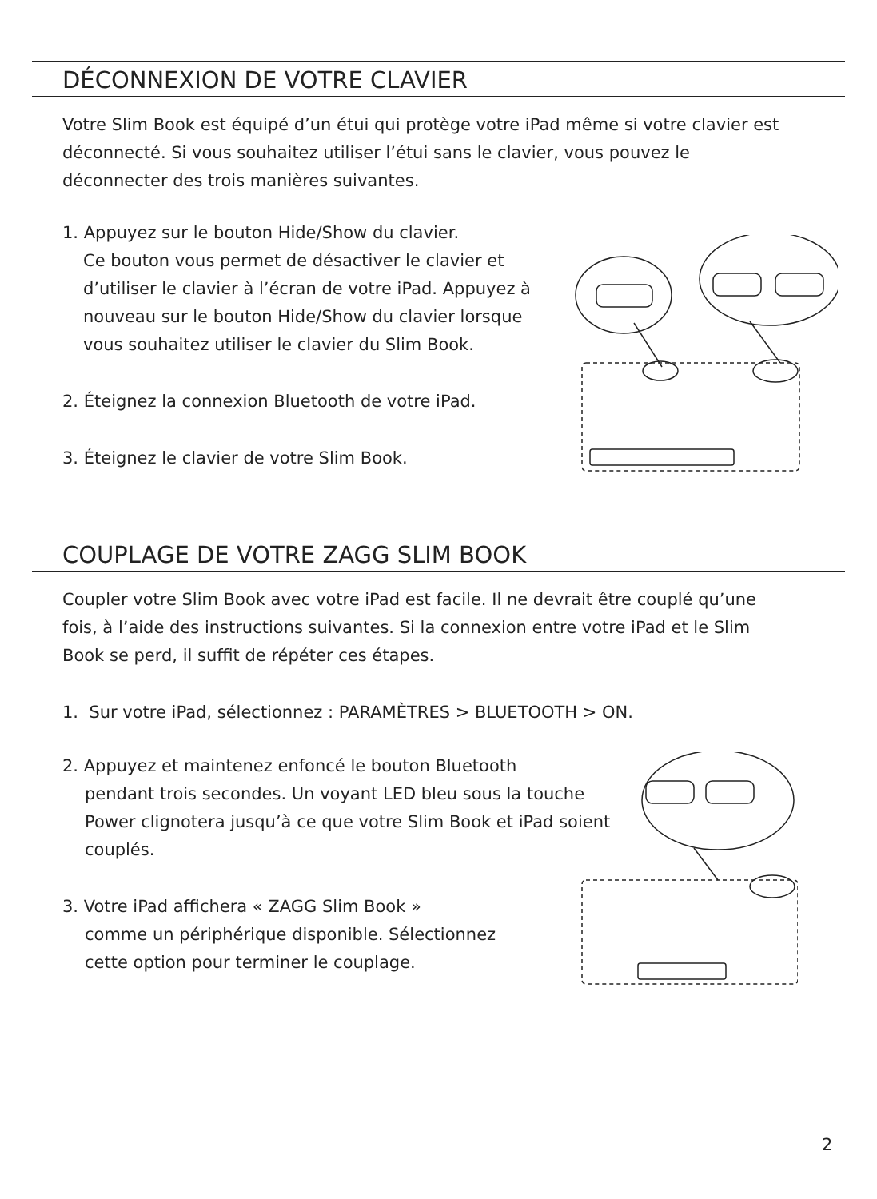DÉCONNEXION DE VOTRE CLAVIER
Votre Slim Book est équipé d’un étui qui protège votre iPad même si votre clavier est déconnecté. Si vous souhaitez utiliser l’étui sans le clavier, vous pouvez le déconnecter des trois manières suivantes.
1. Appuyez sur le bouton Hide/Show du clavier.
Ce bouton vous permet de désactiver le clavier et d’utiliser le clavier à l’écran de votre iPad. Appuyez à nouveau sur le bouton Hide/Show du clavier lorsque vous souhaitez utiliser le clavier du Slim Book.
2. Éteignez la connexion Bluetooth de votre iPad.
3. Éteignez le clavier de votre Slim Book.
COUPLAGE DE VOTRE ZAGG SLIM BOOK
Coupler votre Slim Book avec votre iPad est facile. Il ne devrait être couplé qu’une fois, à l’aide des instructions suivantes. Si la connexion entre votre iPad et le Slim Book se perd, il suffit de répéter ces étapes.
1. Sur votre iPad, sélectionnez : PARAMÈTRES > BLUETOOTH > ON.
2. Appuyez et maintenez enfoncé le bouton Bluetooth
pendant trois secondes. Un voyant LED bleu sous la touche Power clignotera jusqu’à ce que votre Slim Book et iPad soient couplés.
3. Votre iPad affichera « ZAGG Slim Book »
comme un périphérique disponible. Sélectionnez cette option pour terminer le couplage.
2